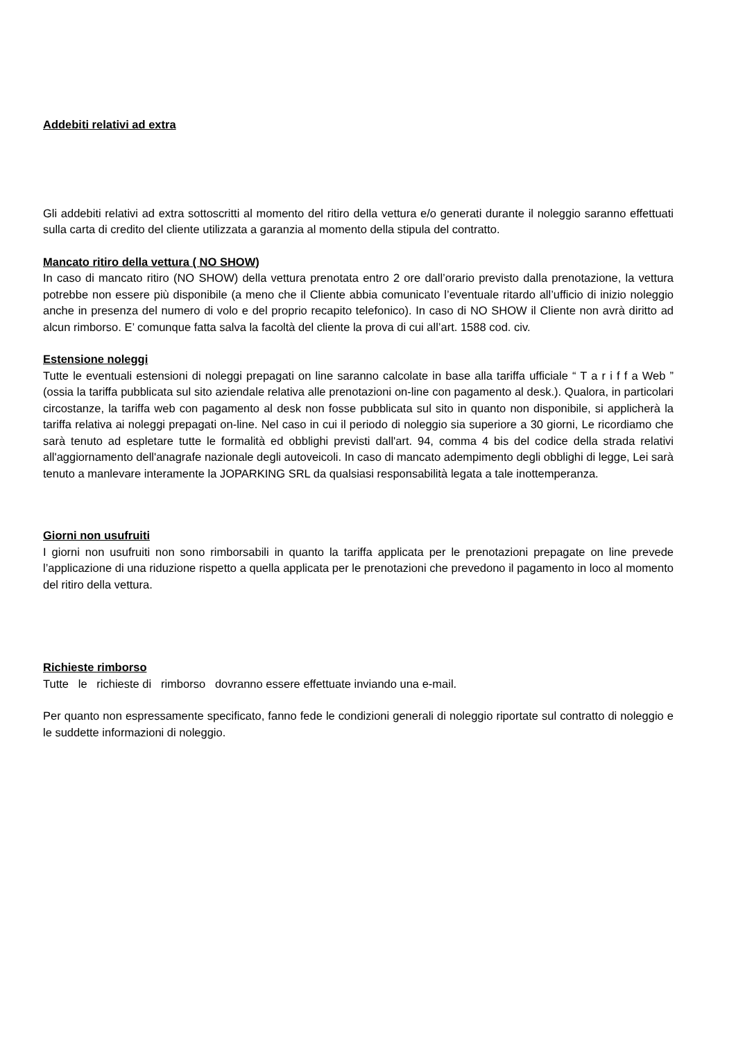Addebiti relativi ad extra
Gli addebiti relativi ad extra sottoscritti al momento del ritiro della vettura e/o generati durante il noleggio saranno effettuati sulla carta di credito del cliente utilizzata a garanzia al momento della stipula del contratto.
Mancato ritiro della vettura ( NO SHOW)
In caso di mancato ritiro (NO SHOW) della vettura prenotata entro 2 ore dall’orario previsto dalla prenotazione, la vettura potrebbe non essere più disponibile (a meno che il Cliente abbia comunicato l’eventuale ritardo all’ufficio di inizio noleggio anche in presenza del numero di volo e del proprio recapito telefonico). In caso di NO SHOW il Cliente non avrà diritto ad alcun rimborso. E’ comunque fatta salva la facoltà del cliente la prova di cui all’art. 1588 cod. civ.
Estensione noleggi
Tutte le eventuali estensioni di noleggi prepagati on line saranno calcolate in base alla tariffa ufficiale “ T a r i f f a Web ” (ossia la tariffa pubblicata sul sito aziendale relativa alle prenotazioni on-line con pagamento al desk.). Qualora, in particolari circostanze, la tariffa web con pagamento al desk non fosse pubblicata sul sito in quanto non disponibile, si applicherà la tariffa relativa ai noleggi prepagati on-line. Nel caso in cui il periodo di noleggio sia superiore a 30 giorni, Le ricordiamo che sarà tenuto ad espletare tutte le formalità ed obblighi previsti dall'art. 94, comma 4 bis del codice della strada relativi all'aggiornamento dell'anagrafe nazionale degli autoveicoli. In caso di mancato adempimento degli obblighi di legge, Lei sarà tenuto a manlevare interamente la JOPARKING SRL da qualsiasi responsabilità legata a tale inottemperanza.
Giorni non usufruiti
I giorni non usufruiti non sono rimborsabili in quanto la tariffa applicata per le prenotazioni prepagate on line prevede l’applicazione di una riduzione rispetto a quella applicata per le prenotazioni che prevedono il pagamento in loco al momento del ritiro della vettura.
Richieste rimborso
Tutte le richieste di rimborso dovranno essere effettuate inviando una e-mail.
Per quanto non espressamente specificato, fanno fede le condizioni generali di noleggio riportate sul contratto di noleggio e le suddette informazioni di noleggio.